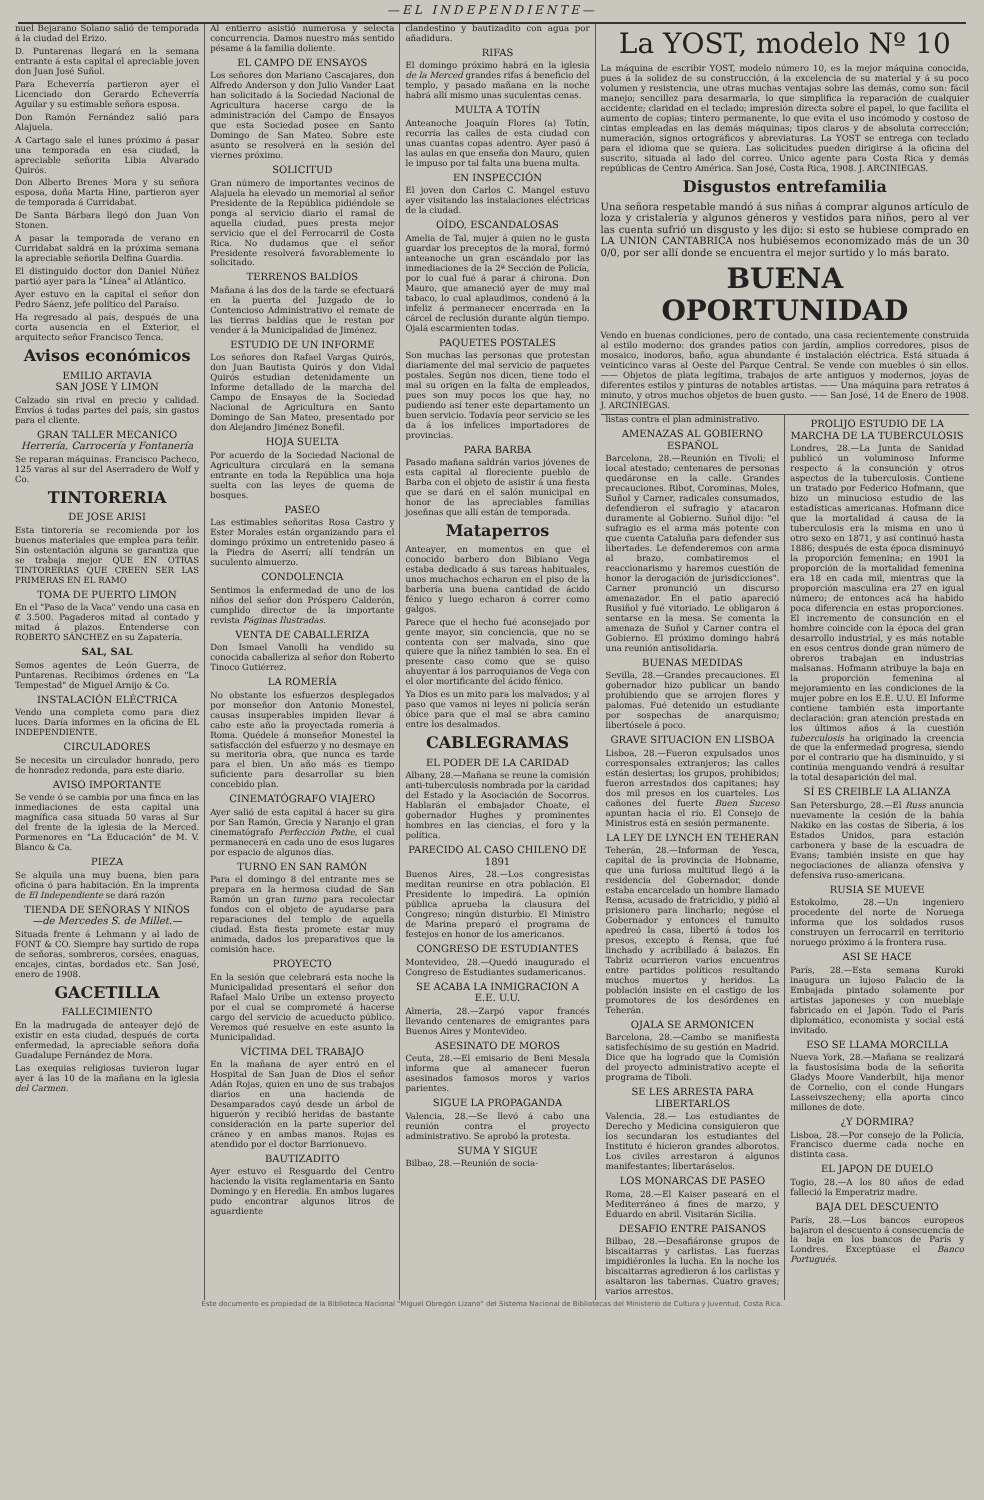—EL INDEPENDIENTE—
nuel Bejarano Solano salió de temporada á la ciudad del Erizo.
D. Puntarenas llegará en la semana entrante á esta capital el apreciable joven don Juan José Suñol.
Para Echeverría partieron ayer el Licenciado don Gerardo Echeverría Aguilar y su estimable señora esposa.
Don Ramón Fernández salió para Alajuela.
A Cartago sale el lunes próximo á pasar una temporada en esa ciudad, la apreciable señorita Libia Alvarado Quirós.
Don Alberto Brenes Mora y su señora esposa, doña Marta Hine, partieron ayer de temporada á Curridabat.
De Santa Bárbara llegó don Juan Von Stonen.
A pasar la temporada de verano en Curridabat saldrá en la próxima semana la apreciable señorila Delfina Guardia.
El distinguido doctor don Daniel Núñez partió ayer para la "Línea" al Atlántico.
Ayer estuvo en la capital el señor don Pedro Sáenz, jefe político del Paraíso.
Ha regresado al país, después de una corta ausencia en el Exterior, el arquitecto señor Francisco Tenca.
Avisos económicos
EMILIO ARTAVIA
SAN JOSE Y LIMON
Calzado sin rival en precio y calidad. Envíos á todas partes del país, sin gastos para el cliente.
GRAN TALLER MECANICO
Herrería, Carrocería y Fontanería
Se reparan máquinas. Francisco Pacheco, 125 varas al sur del Aserradero de Wolf y Co.
TINTORERIA
DE JOSE ARISI
Esta tintorería se recomienda por los buenos materiales que emplea para teñir. Sin ostentación alguna se garantiza que se trabaja mejor QUE EN OTRAS TINTORERIAS QUE CREEN SER LAS PRIMERAS EN EL RAMO
TOMA DE PUERTO LIMON
En el "Paso de la Vaca" vendo una casa en ₡ 3.500. Pagaderos mitad al contado y mitad á plazos. Entenderse con ROBERTO SÁNCHEZ en su Zapatería.
SAL, SAL
Somos agentes de León Guerra, de Puntarenas. Recibimos órdenes en "La Tempestad" de Miguel Arnijo & Co.
INSTALACIÓN ELÉCTRICA
Vendo una completa como para diez luces. Daría informes en la oficina de EL INDEPENDIENTE.
CIRCULADORES
Se necesita un circulador honrado, pero de honradez redonda, para este diario.
AVISO IMPORTANTE
Se vende ó se cambia por una finca en las inmediaciones de esta capital una magnífica casa situada 50 varas al Sur del frente de la iglesia de la Merced. Pormenores en "La Educación" de M. V. Blanco & Ca.
PIEZA
Se alquila una muy buena, bien para oficina ó para habitación. En la imprenta de El Independiente se dará razón
TIENDA DE SEÑORAS Y NIÑOS
—de Mercedes S. de Millet.—
Situada frente á Lehmann y al lado de FONT & CO. Siempre hay surtido de ropa de señoras, sombreros, corsées, enaguas, encajes, cintas, bordados etc. San José, enero de 1908.
GACETILLA
FALLECIMIENTO
En la madrugada de anteayer dejó de existir en esta ciudad, después de corta enfermedad, la apreciable señora doña Guadalupe Fernández de Mora.
Las exequias religiosas tuvieron lugar ayer á las 10 de la mañana en la iglesia del Carmen.
Al entierro asistió numerosa y selecta concurrencia. Damos nuestro más sentido pésame á la familia doliente.
EL CAMPO DE ENSAYOS
Los señores don Mariano Cascajares, don Alfredo Anderson y don Julio Vander Laat han solicitado á la Sociedad Nacional de Agricultura hacerse cargo de la administración del Campo de Ensayos que esta Sociedad posee en Santo Domingo de San Mateo. Sobre este asunto se resolverá en la sesión del viernes próximo.
SOLICITUD
Gran número de importantes vecinos de Alajuela ha elevado un memorial al señor Presidente de la República pidiéndole se ponga al servicio diario el ramal de aquella ciudad, pues presta mejor servicio que el del Ferrocarril de Costa Rica. No dudamos que el señor Presidente resolverá favorablemente lo solicitado.
TERRENOS BALDÍOS
Mañana á las dos de la tarde se efectuará en la puerta del Juzgado de lo Contencioso Administrativo el remate de las tierras baldías que le restan por vender á la Municipalidad de Jiménez.
ESTUDIO DE UN INFORME
Los señores don Rafael Vargas Quirós, don Juan Bautista Quirós y don Vidal Quirós estudian detenidamente un Informe detallado de la marcha del Campo de Ensayos de la Sociedad Nacional de Agricultura en Santo Domingo de San Mateo, presentado por don Alejandro Jiménez Bonefil.
HOJA SUELTA
Por acuerdo de la Sociedad Nacional de Agricultura circulará en la semana entrante en toda la República una hoja suelta con las leyes de quema de bosques.
PASEO
Las estimables señoritas Rosa Castro y Ester Morales están organizando para el domingo próximo un entretenido paseo á la Piedra de Aserrí; allí tendrán un suculento almuerzo.
CONDOLENCIA
Sentimos la enfermedad de uno de los niños del señor don Próspero Calderón, cumplido director de la importante revista Páginas Ilustradas.
VENTA DE CABALLERIZA
Don Ismael Vanolli ha vendido su conocida caballeriza al señor don Roberto Tinoco Gutiérrez.
LA ROMERÍA
No obstante los esfuerzos desplegados por monseñor don Antonio Monestel, causas insuperables impiden llevar á cabo este año la proyectada romería á Roma. Quédele á monseñor Monestel la satisfacción del esfuerzo y no desmaye en su meritoria obra, que nunca es tarde para el bien. Un año más es tiempo suficiente para desarrollar su bien concebido plan.
CINEMATÓGRAFO VIAJERO
Ayer salió de esta capital á hacer su gira por San Ramón, Grecia y Naranjo el gran cinematógrafo Perfección Pathe, el cual permanecerá en cada uno de esos lugares por espacio de algunos días.
TURNO EN SAN RAMÓN
Para el domingo 8 del entrante mes se prepara en la hermosa ciudad de San Ramón un gran turno para recolectar fondos con el objeto de ayudarse para reparaciones del templo de aquella ciudad. Esta fiesta promete estar muy animada, dados los preparativos que la comisión hace.
PROYECTO
En la sesión que celebrará esta noche la Municipalidad presentará el señor don Rafael Malo Uribe un extenso proyecto por el cual se comprometé á hacerse cargo del servicio de acueducto público. Veremos qué resuelve en este asunto la Municipalidad.
VÍCTIMA DEL TRABAJO
En la mañana de ayer entró en el Hospital de San Juan de Dios el señor Adán Rojas, quien en uno de sus trabajos diarios en una hacienda de Desamparados cayó desde un árbol de higuerón y recibió heridas de bastante consideración en la parte superior del cráneo y en ambas manos. Rojas es atendido por el doctor Barrionuevo.
BAUTIZADITO
Ayer estuvo el Resguardo del Centro haciendo la visita reglamentaria en Santo Domingo y en Heredia. En ambos lugares pudo encontrar algunos litros de aguardiente
clandestino y bautizadito con agua por añadidura.
RIFAS
El domingo próximo habrá en la iglesia de la Merced grandes rifas á beneficio del templo, y pasado mañana en la noche habrá allí mismo unas suculentas cenas.
MULTA A TOTÍN
Anteanoche Joaquín Flores (a) Totín, recorría las calles de esta ciudad con unas cuantas copas adentro. Ayer pasó á las aulas en que enseña don Mauro, quien le impuso por tal falta una buena multa.
EN INSPECCIÓN
El joven don Carlos C. Mangel estuvo ayer visitando las instalaciones eléctricas de la ciudad.
OÍDO, ESCANDALOSAS
Amelia de Tal, mujer á quien no le gusta guardar los preceptos de la moral, formó anteanoche un gran escándalo por las inmediaciones de la 2ª Sección de Policía, por lo cual fué á parar á chirona. Don Mauro, que amaneció ayer de muy mal tabaco, lo cual aplaudimos, condenó á la infeliz á permanecer encerrada en la cárcel de reclusión durante algún tiempo. Ojalá escarmienten todas.
PAQUETES POSTALES
Son muchas las personas que protestan diariamente del mal servicio de paquetes postales. Según nos dicen, tiene todo el mal su origen en la falta de empleados, pues son muy pocos los que hay, no pudiendo así tener este departamento un buen servicio. Todavía peor servicio se les da á los infelices importadores de provincias.
PARA BARBA
Pasado mañana saldrán varios jóvenes de esta capital al floreciente pueblo de Barba con el objeto de asistir á una fiesta que se dará en el salón municipal en honor de las apreciables familias joseñnas que allí están de temporada.
Mataperros
Anteayer, en momentos en que el conocido barbero don Bibiano Vega estaba dedicado á sus tareas habituales, unos muchachos echaron en el piso de la barbería una buena cantidad de ácido fénico y luego echaron á correr como galgos.
Parece que el hecho fué aconsejado por gente mayor, sin conciencia, que no se contenta con ser malvada, sino que quiere que la niñez también lo sea. En el presente caso como que se quiso ahuyentar á los parroquianos de Vega con el olor mortificante del ácido fénico.
Ya Dios es un mito para los malvados; y al paso que vamos ni leyes ni policía serán óbice para que el mal se abra camino entre los desalmados.
CABLEGRAMAS
EL PODER DE LA CARIDAD
Albany, 28.—Mañana se reune la comisión anti-tuberculosis nombrada por la caridad del Estado y la Asociación de Socorros. Hablarán el embajador Choate, el gobernador Hughes y prominentes hombres en las ciencias, el foro y la política.
PARECIDO AL CASO CHILENO DE 1891
Buenos Aires, 28.—Los congresistas meditan reunirse en otra población. El Presidente lo impedirá. La opinión pública aprueba la clausura del Congreso; ningún disturbio. El Ministro de Marina preparó el programa de festejos en honor de los americanos.
CONGRESO DE ESTUDIANTES
Montevideo, 28.—Quedó inaugurado el Congreso de Estudiantes sudamericanos.
SE ACABA LA INMIGRACION A E.E. U.U.
Almeria, 28.—Zarpó vapor francés llevando centenares de emigrantes para Buenos Aires y Montevideo.
ASESINATO DE MOROS
Ceuta, 28.—El emisario de Beni Mesala informa que al amanecer fueron asesinados famosos moros y varios parientes.
SIGUE LA PROPAGANDA
Valencia, 28.—Se llevó á cabo una reunión contra el proyecto administrativo. Se aprobó la protesta.
SUMA Y SIGUE
Bilbao, 28.—Reunión de socia-
La YOST, modelo Nº 10
La máquina de escribir YOST, modelo número 10, es la mejor máquina conocida, pues á la solidez de su construcción, á la excelencia de su material y á su poco volumen y resistencia, une otras muchas ventajas sobre las demás, como son: fácil manejo; sencillez para desarmarla, lo que simplifica la reparación de cualquier accidente; claridad en el teclado; impresión directa sobre el papel, lo que facilita el aumento de copias; tintero permanente, lo que evita el uso incómodo y costoso de cintas empleadas en las demás máquinas; tipos claros y de absoluta corrección; numeración, signos ortográficos y abreviaturas. La YOST se entrega con teclado para el idioma que se quiera. Las solicitudes pueden dirigirse á la oficina del suscrito, situada al lado del correo. Unico agente para Costa Rica y demás repúblicas de Centro América. San José, Costa Rica, 1908. J. ARCINIEGAS.
Disgustos entrefamilia
Una señora respetable mandó á sus niñas á comprar algunos artículo de loza y cristalería y algunos géneros y vestidos para niños, pero al ver las cuenta sufrió un disgusto y les dijo: si esto se hubiese comprado en LA UNION CANTABRICA nos hubiésemos economizado más de un 30 0/0, por ser allí donde se encuentra el mejor surtido y lo más barato.
BUENA OPORTUNIDAD
Vendo en buenas condiciones, pero de contado, una casa recientemente construida al estilo moderno: dos grandes patios con jardín, amplios corredores, pisos de mosaico, inodoros, baño, agua abundante é instalación eléctrica. Está situada á veinticinco varas al Oeste del Parque Central. Se vende con muebles ó sin ellos. —— Objetos de plata legítima, trabajos de arte antiguos y modernos, joyas de diferentes estilos y pinturas de notables artistas. —— Una máquina para retratos á minuto, y otros muchos objetos de buen gusto. —— San José, 14 de Enero de 1908. J. ARCINIEGAS.
listas contra el plan administrativo.
AMENAZAS AL GOBIERNO ESPAÑOL
Barcelona, 28.—Reunión en Tívoli; el local atestado; centenares de personas quedáronse en la calle. Grandes precauciones. Ribot, Corominas, Moles, Suñol y Carner, radicales consumados, defendieron el sufragio y atacaron duramente al Gobierno. Suñol dijo: "el sufragio es el arma más potente con que cuenta Cataluña para defender sus libertades. Le defenderemos con arma al brazo, combatiremos el reaccionarismo y haremos cuestión de honor la derogación de jurisdicciones". Carner pronunció un discurso amenazador. En el patio apareció Rusiñol y fué vitoriado. Le obligaron á sentarse en la mesa. Se comenta la amenaza de Suñol y Carner contra el Gobierno. El próximo domingo habrá una reunión antisolidaria.
BUENAS MEDIDAS
Sevilla, 28.—Grandes precauciones. El gobernador hizo publicar un bando prohibiendo que se arrojen flores y palomas. Fué detenido un estudiante por sospechas de anarquismo; libertósele á poco.
GRAVE SITUACION EN LISBOA
Lisboa, 28.—Fueron expulsados unos corresponsales extranjeros; las calles están desiertas; los grupos, prohibidos; fueron arrestados dos capitanes; hay dos mil presos en los cuarteles. Los cañones del fuerte Buen Suceso apuntan hacia el río. El Consejo de Ministros está en sesión permanente.
LA LEY DE LYNCH EN TEHERAN
Teherán, 28.—Informan de Yesca, capital de la provincia de Hobname, que una furiosa multitud llegó á la residencia del Gobernador, donde estaba encarcelado un hombre llamado Rensa, acusado de fratricidio, y pidió al prisionero para lincharlo; negóse el Gobernador y entonces el tumulto apedreó la casa, libertó á todos los presos, excepto á Rensa, que fué linchado y acribillado á balazos. En Tabriz ocurrieron varios encuentros entre partidos políticos resultando muchos muertos y heridos. La población insiste en el castigo de los promotores de los desórdenes en Teherán.
OJALA SE ARMONICEN
Barcelona, 28.—Cambo se manifiesta satisfechísimo de su gestión en Madrid. Dice que ha logrado que la Comisión del proyecto administrativo acepte el programa de Tiboli.
SE LES ARRESTA PARA LIBERTARLOS
Valencia, 28.— Los estudiantes de Derecho y Medicina consiguieron que los secundaran los estudiantes del Instituto é hicieron grandes alborotos. Los civiles arrestaron á algunos manifestantes; libertaráselos.
LOS MONARCAS DE PASEO
Roma, 28.—El Kaiser paseará en el Mediterráneo á fines de marzo, y Eduardo en abril. Visitarán Sicilia.
DESAFIO ENTRE PAISANOS
Bilbao, 28.—Desafiáronse grupos de biscaitarras y carlistas. Las fuerzas impidiéronles la lucha. En la noche los biscaitarras agredieron á los carlistas y asaltaron las tabernas. Cuatro graves; varios arrestos.
PROLIJO ESTUDIO DE LA MARCHA DE LA TUBERCULOSIS
Londres, 28.—La Junta de Sanidad publicó un voluminoso Informe respecto á la consunción y otros aspectos de la tuberculosis. Contiene un tratado por Federico Hofmann, que hizo un minucioso estudio de las estadísticas americanas. Hofmann dice que la mortalidad á causa de la tuberculosis era la misma en uno ú otro sexo en 1871, y así continuó hasta 1886; después de esta época disminuyó la proporción femenina; en 1901 la proporción de la mortalidad femenina era 18 en cada mil, mientras que la proporción masculina era 27 en igual número; de entonces acá ha habido poca diferencia en estas proporciones. El incremento de consunción en el hombre coincide con la época del gran desarrollo industrial, y es más notable en esos centros donde gran número de obreros trabajan en industrias malsanas. Hofmann atribuye la baja en la proporción femenina al mejoramiento en las condiciones de la mujer pobre en los E.E. U.U. El Informe contiene también esta importante declaración: gran atención prestada en los últimos años á la cuestión tuberculosis ha originado la creencia de que la enfermedad progresa, siendo por el contrario que ha disminuído, y si continúa menguando vendrá á resultar la total desaparición del mal.
SÍ ES CREIBLE LA ALIANZA
San Petersburgo, 28.—El Russ anuncia nuevamente la cesión de la bahía Nakiko en las costas de Siberia, á los Estados Unidos, para estación carbonera y base de la escuadra de Evans; también insiste en que hay negociaciones de alianza ofensiva y defensiva ruso-americana.
RUSIA SE MUEVE
Estokolmo, 28.—Un ingeniero procedente del norte de Noruega informa que los soldados rusos construyen un ferrocarril en territorio noruego próximo á la frontera rusa.
ASI SE HACE
París, 28.—Esta semana Kuroki inaugura un lujoso Palacio de la Embajada pintado solamente por artistas japoneses y con mueblaje fabricado en el Japón. Todo el París diplomático, economista y social está invitado.
ESO SE LLAMA MORCILLA
Nueva York, 28.—Mañana se realizará la faustosísima boda de la señorita Gladys Moore Vanderbilt, hija menor de Cornelio, con el conde Hungars Lasseivszecheny; ella aporta cinco millones de dote.
¿Y DORMIRA?
Lisboa, 28.—Por consejo de la Policía, Francisco duerme cada noche en distinta casa.
EL JAPON DE DUELO
Togio, 28.—A los 80 años de edad falleció la Emperatriz madre.
BAJA DEL DESCUENTO
París, 28.—Los bancos europeos bajaron el descuento á consecuencia de la baja en los bancos de París y Londres. Exceptúase el Banco Portugués.
Este documento es propiedad de la Biblioteca Nacional "Miguel Obregón Lizano" del Sistema Nacional de Bibliotecas del Ministerio de Cultura y Juventud, Costa Rica.